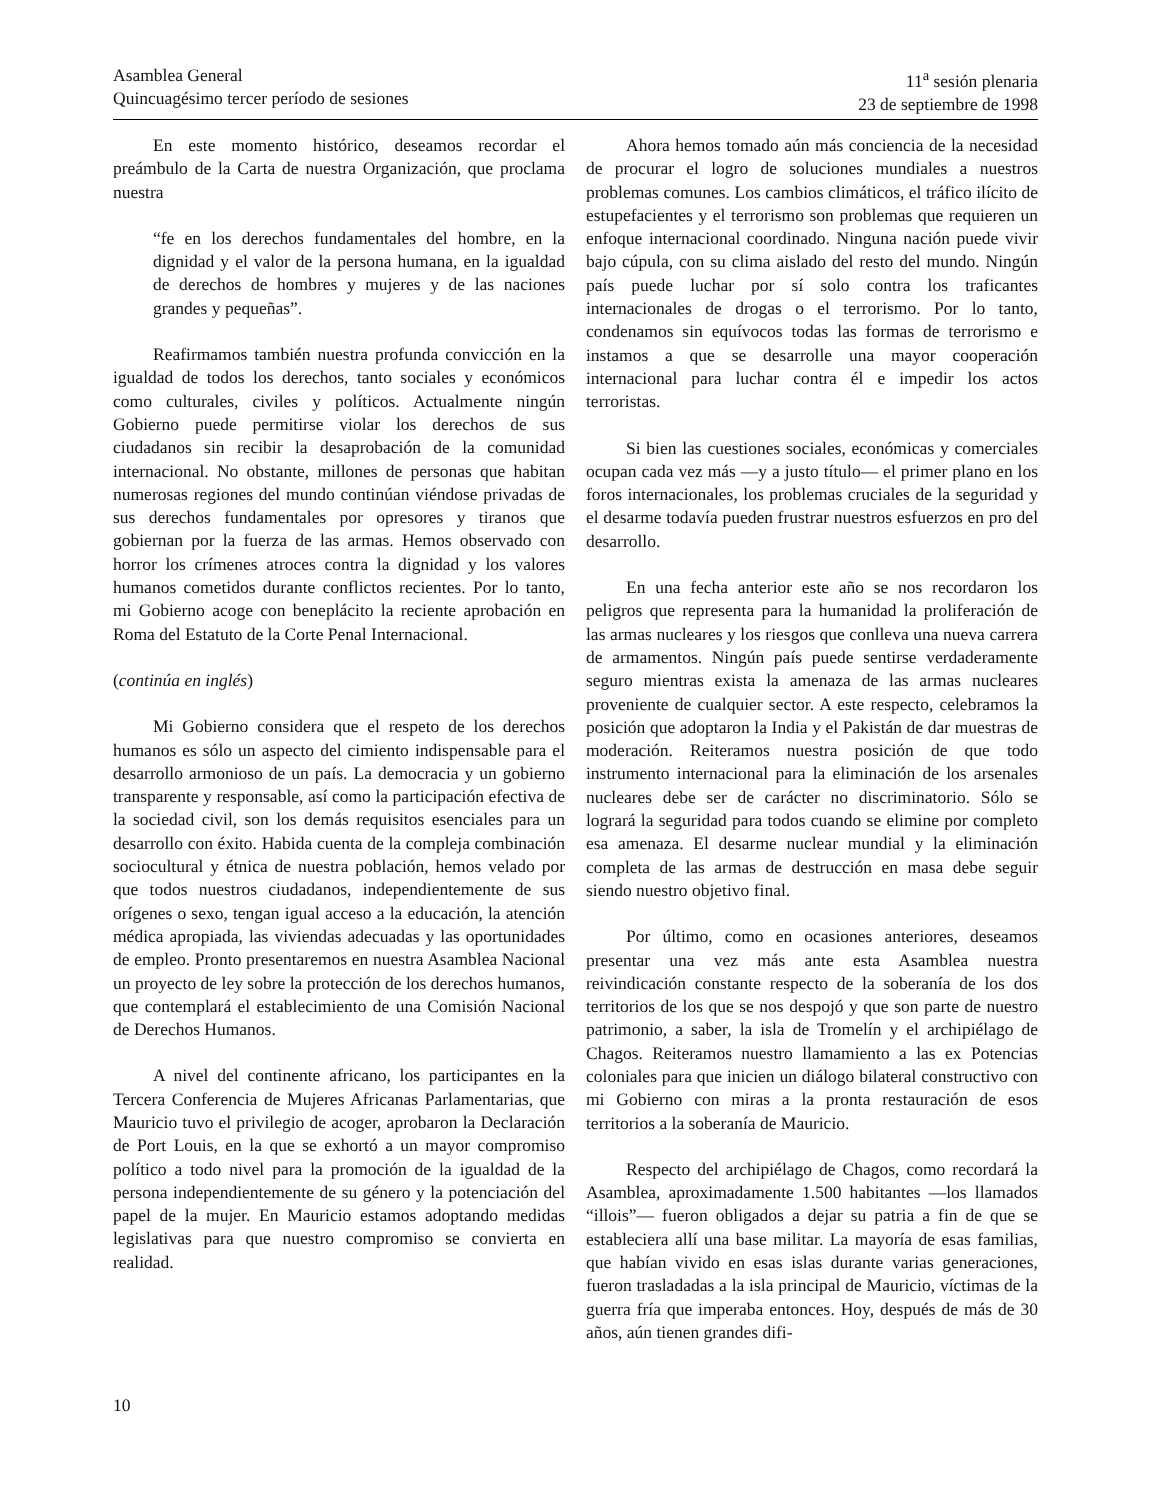Asamblea General
Quincuagésimo tercer período de sesiones
11<sup>a</sup> sesión plenaria
23 de septiembre de 1998
En este momento histórico, deseamos recordar el preámbulo de la Carta de nuestra Organización, que proclama nuestra
“fe en los derechos fundamentales del hombre, en la dignidad y el valor de la persona humana, en la igualdad de derechos de hombres y mujeres y de las naciones grandes y pequeñas”.
Reafirmamos también nuestra profunda convicción en la igualdad de todos los derechos, tanto sociales y económicos como culturales, civiles y políticos. Actualmente ningún Gobierno puede permitirse violar los derechos de sus ciudadanos sin recibir la desaprobación de la comunidad internacional. No obstante, millones de personas que habitan numerosas regiones del mundo continúan viéndose privadas de sus derechos fundamentales por opresores y tiranos que gobiernan por la fuerza de las armas. Hemos observado con horror los crímenes atroces contra la dignidad y los valores humanos cometidos durante conflictos recientes. Por lo tanto, mi Gobierno acoge con beneplácito la reciente aprobación en Roma del Estatuto de la Corte Penal Internacional.
(continúa en inglés)
Mi Gobierno considera que el respeto de los derechos humanos es sólo un aspecto del cimiento indispensable para el desarrollo armonioso de un país. La democracia y un gobierno transparente y responsable, así como la participación efectiva de la sociedad civil, son los demás requisitos esenciales para un desarrollo con éxito. Habida cuenta de la compleja combinación sociocultural y étnica de nuestra población, hemos velado por que todos nuestros ciudadanos, independientemente de sus orígenes o sexo, tengan igual acceso a la educación, la atención médica apropiada, las viviendas adecuadas y las oportunidades de empleo. Pronto presentaremos en nuestra Asamblea Nacional un proyecto de ley sobre la protección de los derechos humanos, que contemplará el establecimiento de una Comisión Nacional de Derechos Humanos.
A nivel del continente africano, los participantes en la Tercera Conferencia de Mujeres Africanas Parlamentarias, que Mauricio tuvo el privilegio de acoger, aprobaron la Declaración de Port Louis, en la que se exhortó a un mayor compromiso político a todo nivel para la promoción de la igualdad de la persona independientemente de su género y la potenciación del papel de la mujer. En Mauricio estamos adoptando medidas legislativas para que nuestro compromiso se convierta en realidad.
Ahora hemos tomado aún más conciencia de la necesidad de procurar el logro de soluciones mundiales a nuestros problemas comunes. Los cambios climáticos, el tráfico ilícito de estupefacientes y el terrorismo son problemas que requieren un enfoque internacional coordinado. Ninguna nación puede vivir bajo cúpula, con su clima aislado del resto del mundo. Ningún país puede luchar por sí solo contra los traficantes internacionales de drogas o el terrorismo. Por lo tanto, condenamos sin equívocos todas las formas de terrorismo e instamos a que se desarrolle una mayor cooperación internacional para luchar contra él e impedir los actos terroristas.
Si bien las cuestiones sociales, económicas y comerciales ocupan cada vez más —y a justo título— el primer plano en los foros internacionales, los problemas cruciales de la seguridad y el desarme todavía pueden frustrar nuestros esfuerzos en pro del desarrollo.
En una fecha anterior este año se nos recordaron los peligros que representa para la humanidad la proliferación de las armas nucleares y los riesgos que conlleva una nueva carrera de armamentos. Ningún país puede sentirse verdaderamente seguro mientras exista la amenaza de las armas nucleares proveniente de cualquier sector. A este respecto, celebramos la posición que adoptaron la India y el Pakistán de dar muestras de moderación. Reiteramos nuestra posición de que todo instrumento internacional para la eliminación de los arsenales nucleares debe ser de carácter no discriminatorio. Sólo se logrará la seguridad para todos cuando se elimine por completo esa amenaza. El desarme nuclear mundial y la eliminación completa de las armas de destrucción en masa debe seguir siendo nuestro objetivo final.
Por último, como en ocasiones anteriores, deseamos presentar una vez más ante esta Asamblea nuestra reivindicación constante respecto de la soberanía de los dos territorios de los que se nos despojó y que son parte de nuestro patrimonio, a saber, la isla de Tromelín y el archipiélago de Chagos. Reiteramos nuestro llamamiento a las ex Potencias coloniales para que inicien un diálogo bilateral constructivo con mi Gobierno con miras a la pronta restauración de esos territorios a la soberanía de Mauricio.
Respecto del archipiélago de Chagos, como recordará la Asamblea, aproximadamente 1.500 habitantes —los llamados “illois”— fueron obligados a dejar su patria a fin de que se estableciera allí una base militar. La mayoría de esas familias, que habían vivido en esas islas durante varias generaciones, fueron trasladadas a la isla principal de Mauricio, víctimas de la guerra fría que imperaba entonces. Hoy, después de más de 30 años, aún tienen grandes difi-
10